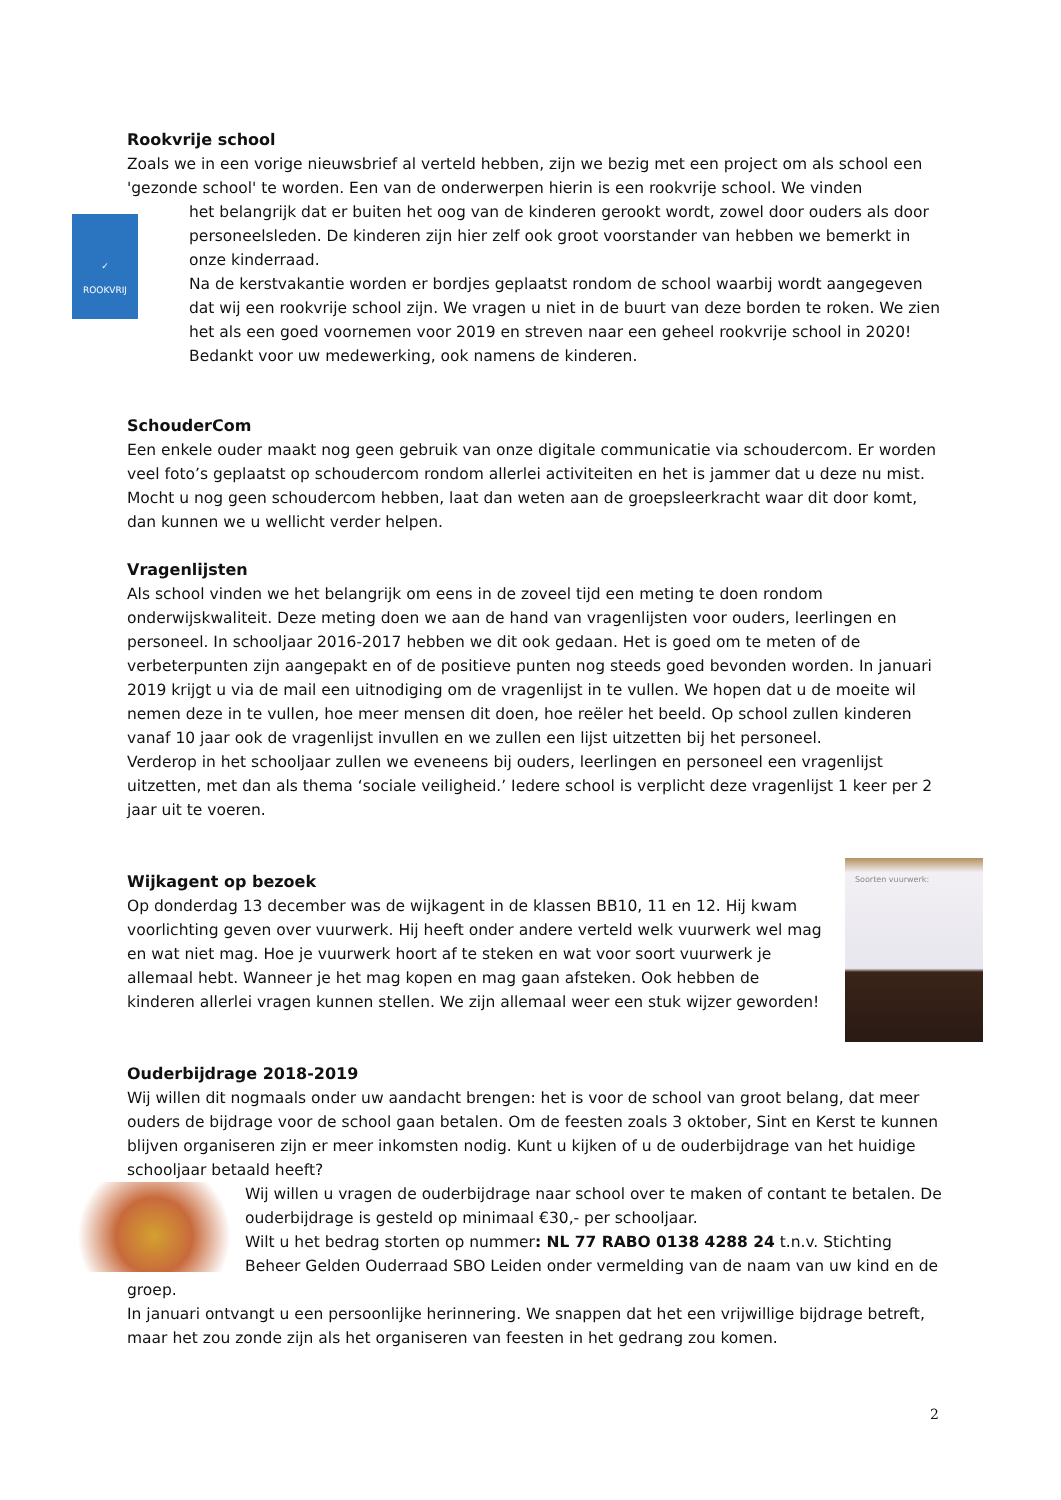Rookvrije school
Zoals we in een vorige nieuwsbrief al verteld hebben, zijn we bezig met een project om als school een 'gezonde school' te worden. Een van de onderwerpen hierin is een rookvrije school. We vinden
✓
ROOKVRIJ
het belangrijk dat er buiten het oog van de kinderen gerookt wordt, zowel door ouders als door personeelsleden. De kinderen zijn hier zelf ook groot voorstander van hebben we bemerkt in onze kinderraad.
Na de kerstvakantie worden er bordjes geplaatst rondom de school waarbij wordt aangegeven dat wij een rookvrije school zijn. We vragen u niet in de buurt van deze borden te roken. We zien het als een goed voornemen voor 2019 en streven naar een geheel rookvrije school in 2020! Bedankt voor uw medewerking, ook namens de kinderen.
SchouderCom
Een enkele ouder maakt nog geen gebruik van onze digitale communicatie via schoudercom. Er worden veel foto’s geplaatst op schoudercom rondom allerlei activiteiten en het is jammer dat u deze nu mist. Mocht u nog geen schoudercom hebben, laat dan weten aan de groepsleerkracht waar dit door komt, dan kunnen we u wellicht verder helpen.
Vragenlijsten
Als school vinden we het belangrijk om eens in de zoveel tijd een meting te doen rondom onderwijskwaliteit. Deze meting doen we aan de hand van vragenlijsten voor ouders, leerlingen en personeel. In schooljaar 2016-2017 hebben we dit ook gedaan. Het is goed om te meten of de verbeterpunten zijn aangepakt en of de positieve punten nog steeds goed bevonden worden. In januari 2019 krijgt u via de mail een uitnodiging om de vragenlijst in te vullen. We hopen dat u de moeite wil nemen deze in te vullen, hoe meer mensen dit doen, hoe reëler het beeld. Op school zullen kinderen vanaf 10 jaar ook de vragenlijst invullen en we zullen een lijst uitzetten bij het personeel.
Verderop in het schooljaar zullen we eveneens bij ouders, leerlingen en personeel een vragenlijst uitzetten, met dan als thema ‘sociale veiligheid.’ Iedere school is verplicht deze vragenlijst 1 keer per 2 jaar uit te voeren.
Soorten vuurwerk:
Wijkagent op bezoek
Op donderdag 13 december was de wijkagent in de klassen BB10, 11 en 12. Hij kwam voorlichting geven over vuurwerk. Hij heeft onder andere verteld welk vuurwerk wel mag en wat niet mag. Hoe je vuurwerk hoort af te steken en wat voor soort vuurwerk je allemaal hebt. Wanneer je het mag kopen en mag gaan afsteken. Ook hebben de kinderen allerlei vragen kunnen stellen. We zijn allemaal weer een stuk wijzer geworden!
Ouderbijdrage 2018-2019
Wij willen dit nogmaals onder uw aandacht brengen: het is voor de school van groot belang, dat meer ouders de bijdrage voor de school gaan betalen. Om de feesten zoals 3 oktober, Sint en Kerst te kunnen blijven organiseren zijn er meer inkomsten nodig. Kunt u kijken of u de ouderbijdrage van het huidige schooljaar betaald heeft?
Wij willen u vragen de ouderbijdrage naar school over te maken of contant te betalen. De ouderbijdrage is gesteld op minimaal €30,- per schooljaar.
Wilt u het bedrag storten op nummer: NL 77 RABO 0138 4288 24 t.n.v. Stichting Beheer Gelden Ouderraad SBO Leiden onder vermelding van de naam van uw kind en de groep.
In januari ontvangt u een persoonlijke herinnering. We snappen dat het een vrijwillige bijdrage betreft, maar het zou zonde zijn als het organiseren van feesten in het gedrang zou komen.
2